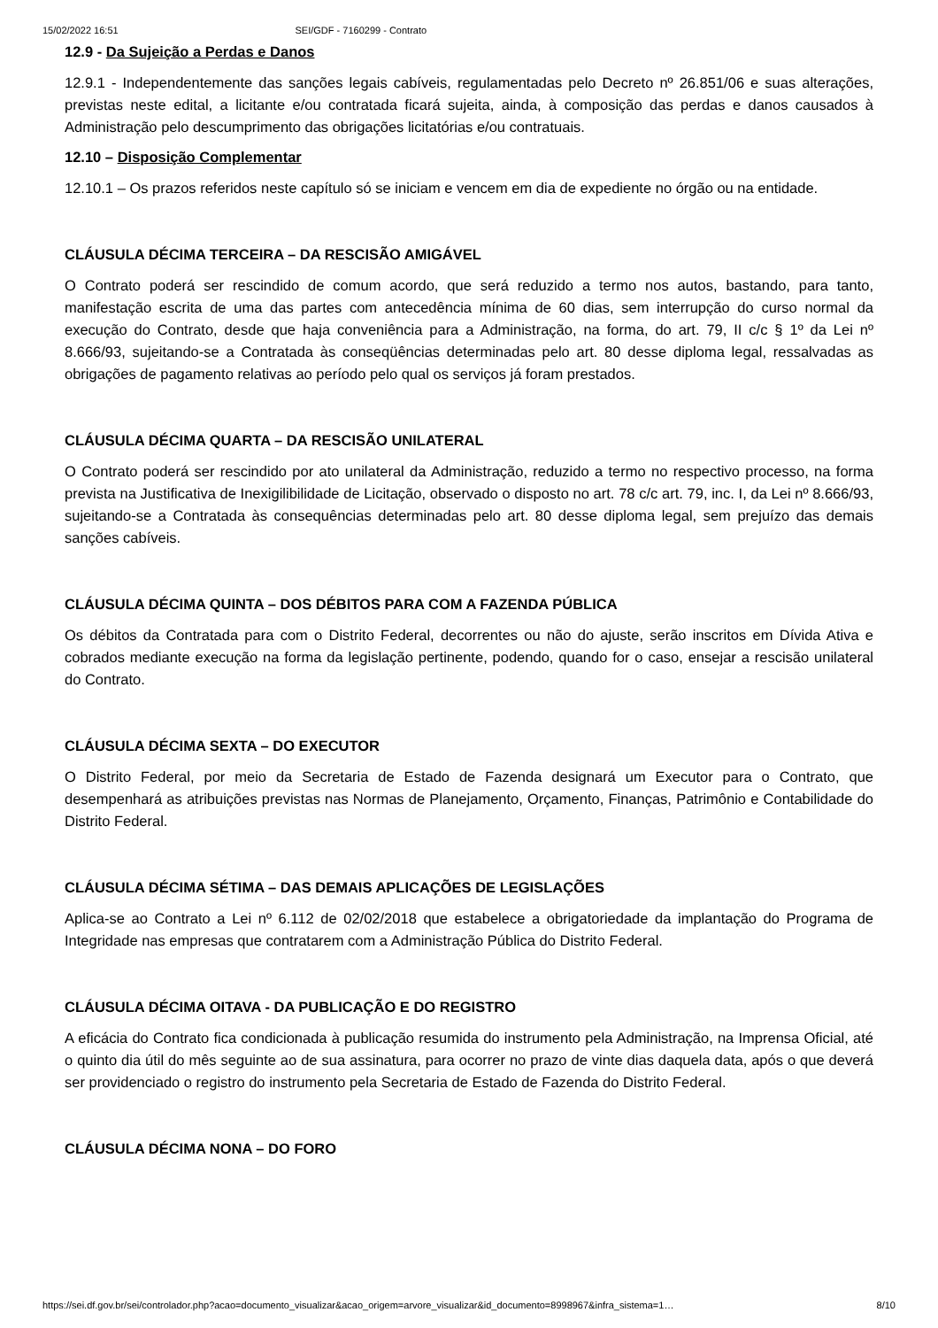15/02/2022 16:51 SEI/GDF - 7160299 - Contrato
12.9 - Da Sujeição a Perdas e Danos
12.9.1 - Independentemente das sanções legais cabíveis, regulamentadas pelo Decreto nº 26.851/06 e suas alterações, previstas neste edital, a licitante e/ou contratada ficará sujeita, ainda, à composição das perdas e danos causados à Administração pelo descumprimento das obrigações licitatórias e/ou contratuais.
12.10 – Disposição Complementar
12.10.1 – Os prazos referidos neste capítulo só se iniciam e vencem em dia de expediente no órgão ou na entidade.
CLÁUSULA DÉCIMA TERCEIRA – DA RESCISÃO AMIGÁVEL
O Contrato poderá ser rescindido de comum acordo, que será reduzido a termo nos autos, bastando, para tanto, manifestação escrita de uma das partes com antecedência mínima de 60 dias, sem interrupção do curso normal da execução do Contrato, desde que haja conveniência para a Administração, na forma, do art. 79, II c/c § 1º da Lei nº 8.666/93, sujeitando-se a Contratada às conseqüências determinadas pelo art. 80 desse diploma legal, ressalvadas as obrigações de pagamento relativas ao período pelo qual os serviços já foram prestados.
CLÁUSULA DÉCIMA QUARTA – DA RESCISÃO UNILATERAL
O Contrato poderá ser rescindido por ato unilateral da Administração, reduzido a termo no respectivo processo, na forma prevista na Justificativa de Inexigilibilidade de Licitação, observado o disposto no art. 78 c/c art. 79, inc. I, da Lei nº 8.666/93, sujeitando-se a Contratada às consequências determinadas pelo art. 80 desse diploma legal, sem prejuízo das demais sanções cabíveis.
CLÁUSULA DÉCIMA QUINTA – DOS DÉBITOS PARA COM A FAZENDA PÚBLICA
Os débitos da Contratada para com o Distrito Federal, decorrentes ou não do ajuste, serão inscritos em Dívida Ativa e cobrados mediante execução na forma da legislação pertinente, podendo, quando for o caso, ensejar a rescisão unilateral do Contrato.
CLÁUSULA DÉCIMA SEXTA – DO EXECUTOR
O Distrito Federal, por meio da Secretaria de Estado de Fazenda designará um Executor para o Contrato, que desempenhará as atribuições previstas nas Normas de Planejamento, Orçamento, Finanças, Patrimônio e Contabilidade do Distrito Federal.
CLÁUSULA DÉCIMA SÉTIMA – DAS DEMAIS APLICAÇÕES DE LEGISLAÇÕES
Aplica-se ao Contrato a Lei nº 6.112 de 02/02/2018 que estabelece a obrigatoriedade da implantação do Programa de Integridade nas empresas que contratarem com a Administração Pública do Distrito Federal.
CLÁUSULA DÉCIMA OITAVA - DA PUBLICAÇÃO E DO REGISTRO
A eficácia do Contrato fica condicionada à publicação resumida do instrumento pela Administração, na Imprensa Oficial, até o quinto dia útil do mês seguinte ao de sua assinatura, para ocorrer no prazo de vinte dias daquela data, após o que deverá ser providenciado o registro do instrumento pela Secretaria de Estado de Fazenda do Distrito Federal.
CLÁUSULA DÉCIMA NONA – DO FORO
https://sei.df.gov.br/sei/controlador.php?acao=documento_visualizar&acao_origem=arvore_visualizar&id_documento=8998967&infra_sistema=1… 8/10